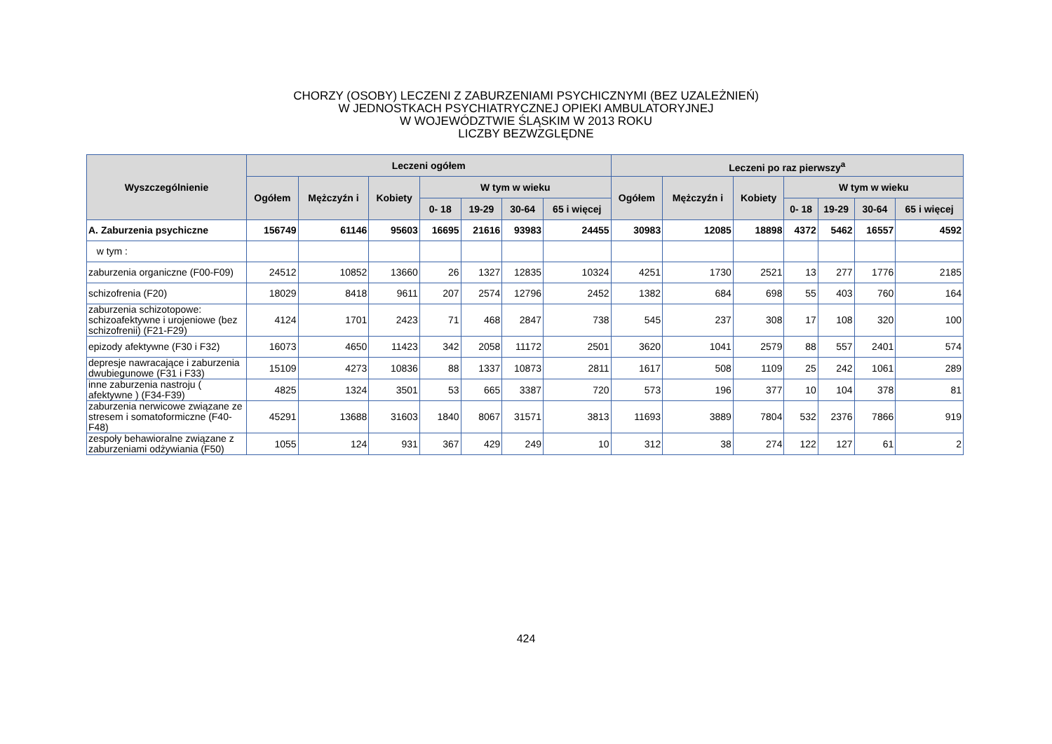CHORZY (OSOBY) LECZENI Z ZABURZENIAMI PSYCHICZNYMI (BEZ UZALEŻNIEŃ)
W JEDNOSTKACH PSYCHIATRYCZNEJ OPIEKI AMBULATORYJNEJ
W WOJEWÓDZTWIE ŚLĄSKIM W 2013 ROKU
LICZBY BEZWZGLĘDNE
| Wyszczególnienie | Leczeni ogółem | | | | | | | Leczeni po raz pierwszy<sup>a</sup> | | | | | | |
| --- | --- | --- | --- | --- | --- | --- | --- | --- | --- | --- | --- | --- | --- | --- |
| | Ogółem | Mężczyźn i | Kobiety | W tym w wieku | | | | Ogółem | Mężczyźn i | Kobiety | W tym w wieku | | | |
| | | | | 0- 18 | 19-29 | 30-64 | 65 i więcej | | | | 0- 18 | 19-29 | 30-64 | 65 i więcej |
| A. Zaburzenia psychiczne | 156749 | 61146 | 95603 | 16695 | 21616 | 93983 | 24455 | 30983 | 12085 | 18898 | 4372 | 5462 | 16557 | 4592 |
| w tym : | | | | | | | | | | | | | | |
| zaburzenia organiczne (F00-F09) | 24512 | 10852 | 13660 | 26 | 1327 | 12835 | 10324 | 4251 | 1730 | 2521 | 13 | 277 | 1776 | 2185 |
| schizofrenia (F20) | 18029 | 8418 | 9611 | 207 | 2574 | 12796 | 2452 | 1382 | 684 | 698 | 55 | 403 | 760 | 164 |
| zaburzenia schizotopowe: schizoafektywne i urojeniowe (bez schizofrenii) (F21-F29) | 4124 | 1701 | 2423 | 71 | 468 | 2847 | 738 | 545 | 237 | 308 | 17 | 108 | 320 | 100 |
| epizody afektywne (F30 i F32) | 16073 | 4650 | 11423 | 342 | 2058 | 11172 | 2501 | 3620 | 1041 | 2579 | 88 | 557 | 2401 | 574 |
| depresje nawracające i zaburzenia dwubiegunowe (F31 i F33) | 15109 | 4273 | 10836 | 88 | 1337 | 10873 | 2811 | 1617 | 508 | 1109 | 25 | 242 | 1061 | 289 |
| inne zaburzenia nastroju ( afektywne ) (F34-F39) | 4825 | 1324 | 3501 | 53 | 665 | 3387 | 720 | 573 | 196 | 377 | 10 | 104 | 378 | 81 |
| zaburzenia nerwicowe związane ze stresem i somatoformiczne (F40-F48) | 45291 | 13688 | 31603 | 1840 | 8067 | 31571 | 3813 | 11693 | 3889 | 7804 | 532 | 2376 | 7866 | 919 |
| zespoły behawioralne związane z zaburzeniami odżywiania (F50) | 1055 | 124 | 931 | 367 | 429 | 249 | 10 | 312 | 38 | 274 | 122 | 127 | 61 | 2 |
424